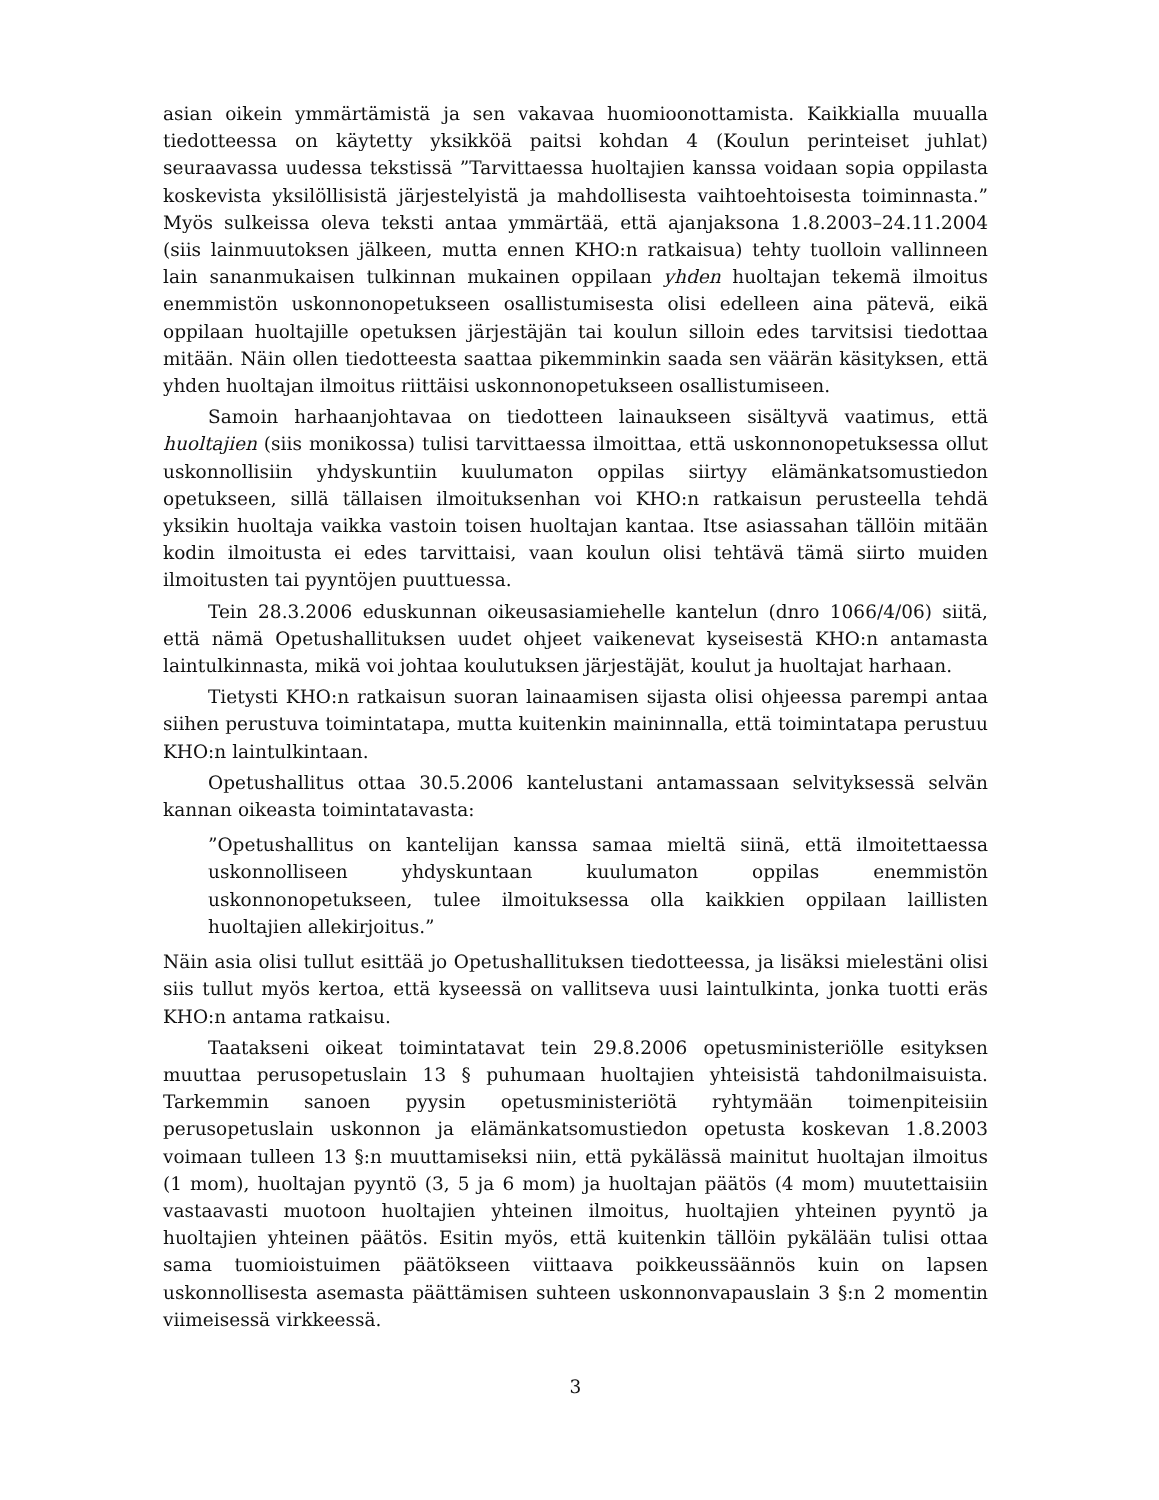asian oikein ymmärtämistä ja sen vakavaa huomioonottamista. Kaikkialla muualla tiedotteessa on käytetty yksikköä paitsi kohdan 4 (Koulun perinteiset juhlat) seuraavassa uudessa tekstissä ”Tarvittaessa huoltajien kanssa voidaan sopia oppilasta koskevista yksilöllisistä järjestelyistä ja mahdollisesta vaihtoehtoisesta toiminnasta.” Myös sulkeissa oleva teksti antaa ymmärtää, että ajanjaksona 1.8.2003–24.11.2004 (siis lainmuutoksen jälkeen, mutta ennen KHO:n ratkaisua) tehty tuolloin vallinneen lain sananmukaisen tulkinnan mukainen oppilaan yhden huoltajan tekemä ilmoitus enemmistön uskonnonopetukseen osallistumisesta olisi edelleen aina pätevä, eikä oppilaan huoltajille opetuksen järjestäjän tai koulun silloin edes tarvitsisi tiedottaa mitään. Näin ollen tiedotteesta saattaa pikemminkin saada sen väärän käsityksen, että yhden huoltajan ilmoitus riittäisi uskonnonopetukseen osallistumiseen.
Samoin harhaanjohtavaa on tiedotteen lainaukseen sisältyvä vaatimus, että huoltajien (siis monikossa) tulisi tarvittaessa ilmoittaa, että uskonnonopetuksessa ollut uskonnollisiin yhdyskuntiin kuulumaton oppilas siirtyy elämänkatsomustiedon opetukseen, sillä tällaisen ilmoituksenhan voi KHO:n ratkaisun perusteella tehdä yksikin huoltaja vaikka vastoin toisen huoltajan kantaa. Itse asiassahan tällöin mitään kodin ilmoitusta ei edes tarvittaisi, vaan koulun olisi tehtävä tämä siirto muiden ilmoitusten tai pyyntöjen puuttuessa.
Tein 28.3.2006 eduskunnan oikeusasiamiehelle kantelun (dnro 1066/4/06) siitä, että nämä Opetushallituksen uudet ohjeet vaikenevat kyseisestä KHO:n antamasta laintulkinnasta, mikä voi johtaa koulutuksen järjestäjät, koulut ja huoltajat harhaan.
Tietysti KHO:n ratkaisun suoran lainaamisen sijasta olisi ohjeessa parempi antaa siihen perustuva toimintatapa, mutta kuitenkin maininnalla, että toimintatapa perustuu KHO:n laintulkintaan.
Opetushallitus ottaa 30.5.2006 kantelustani antamassaan selvityksessä selvän kannan oikeasta toimintatavasta:
”Opetushallitus on kantelijan kanssa samaa mieltä siinä, että ilmoitettaessa uskonnolliseen yhdyskuntaan kuulumaton oppilas enemmistön uskonnonopetukseen, tulee ilmoituksessa olla kaikkien oppilaan laillisten huoltajien allekirjoitus.”
Näin asia olisi tullut esittää jo Opetushallituksen tiedotteessa, ja lisäksi mielestäni olisi siis tullut myös kertoa, että kyseessä on vallitseva uusi laintulkinta, jonka tuotti eräs KHO:n antama ratkaisu.
Taatakseni oikeat toimintatavat tein 29.8.2006 opetusministeriölle esityksen muuttaa perusopetuslain 13 § puhumaan huoltajien yhteisistä tahdonilmaisuista. Tarkemmin sanoen pyysin opetusministeriötä ryhtymään toimenpiteisiin perusopetuslain uskonnon ja elämänkatsomustiedon opetusta koskevan 1.8.2003 voimaan tulleen 13 §:n muuttamiseksi niin, että pykälässä mainitut huoltajan ilmoitus (1 mom), huoltajan pyyntö (3, 5 ja 6 mom) ja huoltajan päätös (4 mom) muutettaisiin vastaavasti muotoon huoltajien yhteinen ilmoitus, huoltajien yhteinen pyyntö ja huoltajien yhteinen päätös. Esitin myös, että kuitenkin tällöin pykälään tulisi ottaa sama tuomioistuimen päätökseen viittaava poikkeussäännös kuin on lapsen uskonnollisesta asemasta päättämisen suhteen uskonnonvapauslain 3 §:n 2 momentin viimeisessä virkkeessä.
3